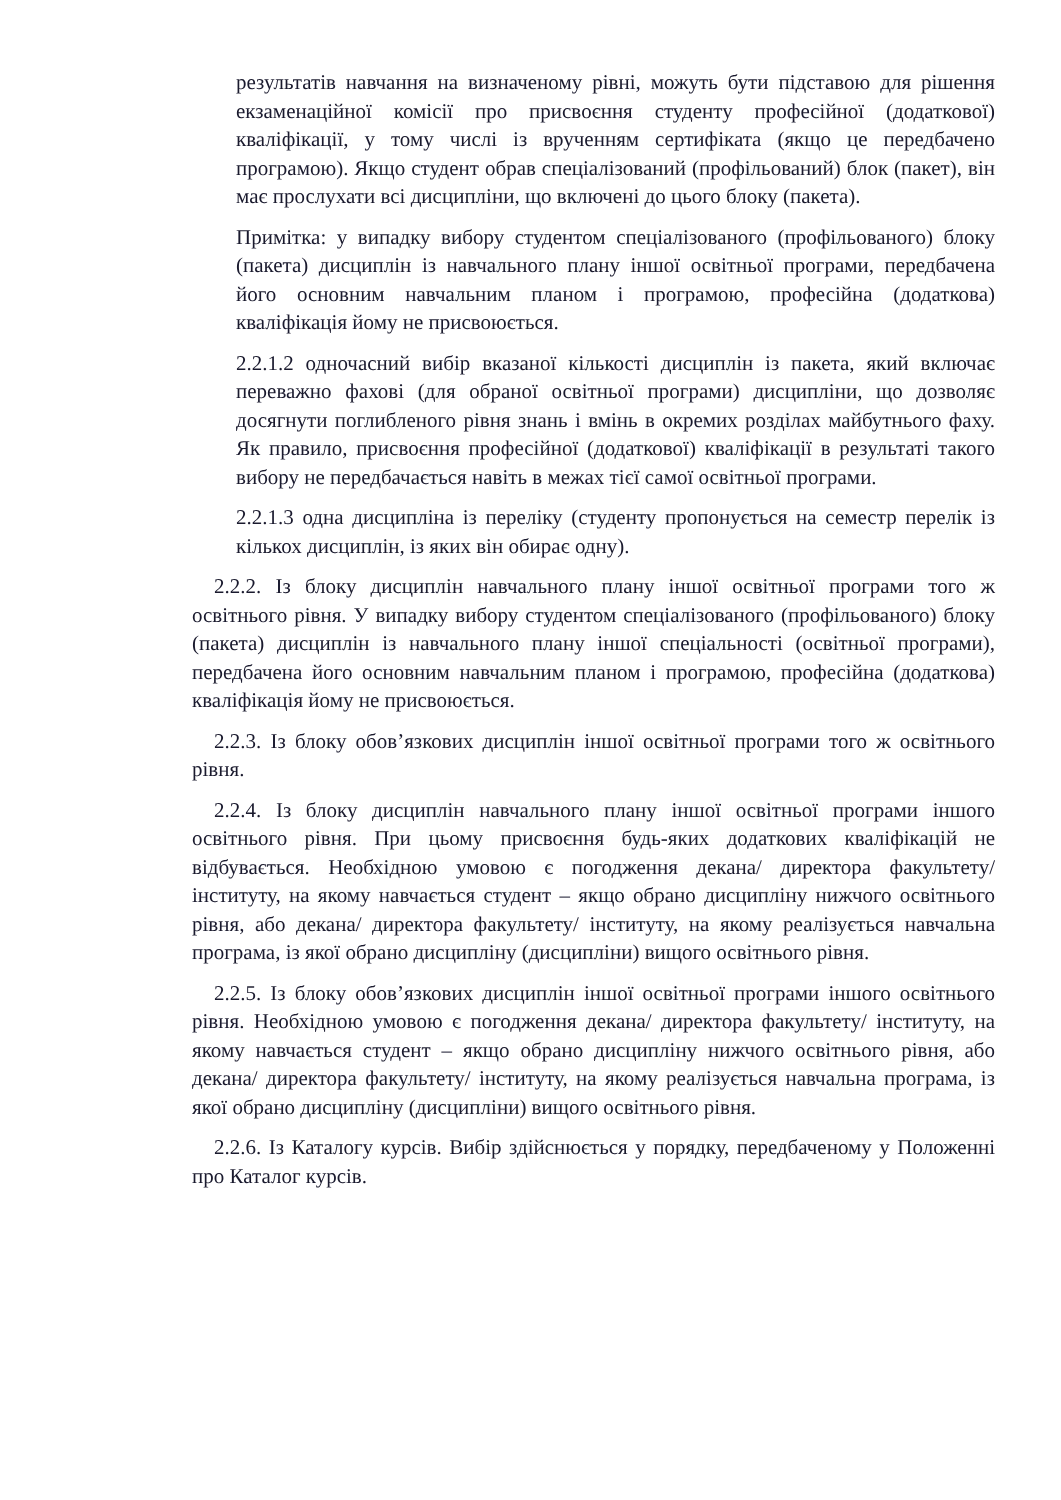результатів навчання на визначеному рівні, можуть бути підставою для рішення екзаменаційної комісії про присвоєння студенту професійної (додаткової) кваліфікації, у тому числі із врученням сертифіката (якщо це передбачено програмою). Якщо студент обрав спеціалізований (профільований) блок (пакет), він має прослухати всі дисципліни, що включені до цього блоку (пакета).
Примітка: у випадку вибору студентом спеціалізованого (профільованого) блоку (пакета) дисциплін із навчального плану іншої освітньої програми, передбачена його основним навчальним планом і програмою, професійна (додаткова) кваліфікація йому не присвоюється.
2.2.1.2 одночасний вибір вказаної кількості дисциплін із пакета, який включає переважно фахові (для обраної освітньої програми) дисципліни, що дозволяє досягнути поглибленого рівня знань і вмінь в окремих розділах майбутнього фаху. Як правило, присвоєння професійної (додаткової) кваліфікації в результаті такого вибору не передбачається навіть в межах тієї самої освітньої програми.
2.2.1.3 одна дисципліна із переліку (студенту пропонується на семестр перелік із кількох дисциплін, із яких він обирає одну).
2.2.2. Із блоку дисциплін навчального плану іншої освітньої програми того ж освітнього рівня. У випадку вибору студентом спеціалізованого (профільованого) блоку (пакета) дисциплін із навчального плану іншої спеціальності (освітньої програми), передбачена його основним навчальним планом і програмою, професійна (додаткова) кваліфікація йому не присвоюється.
2.2.3. Із блоку обов’язкових дисциплін іншої освітньої програми того ж освітнього рівня.
2.2.4. Із блоку дисциплін навчального плану іншої освітньої програми іншого освітнього рівня. При цьому присвоєння будь-яких додаткових кваліфікацій не відбувається. Необхідною умовою є погодження декана/ директора факультету/ інституту, на якому навчається студент – якщо обрано дисципліну нижчого освітнього рівня, або декана/ директора факультету/ інституту, на якому реалізується навчальна програма, із якої обрано дисципліну (дисципліни) вищого освітнього рівня.
2.2.5. Із блоку обов’язкових дисциплін іншої освітньої програми іншого освітнього рівня. Необхідною умовою є погодження декана/ директора факультету/ інституту, на якому навчається студент – якщо обрано дисципліну нижчого освітнього рівня, або декана/ директора факультету/ інституту, на якому реалізується навчальна програма, із якої обрано дисципліну (дисципліни) вищого освітнього рівня.
2.2.6. Із Каталогу курсів. Вибір здійснюється у порядку, передбаченому у Положенні про Каталог курсів.